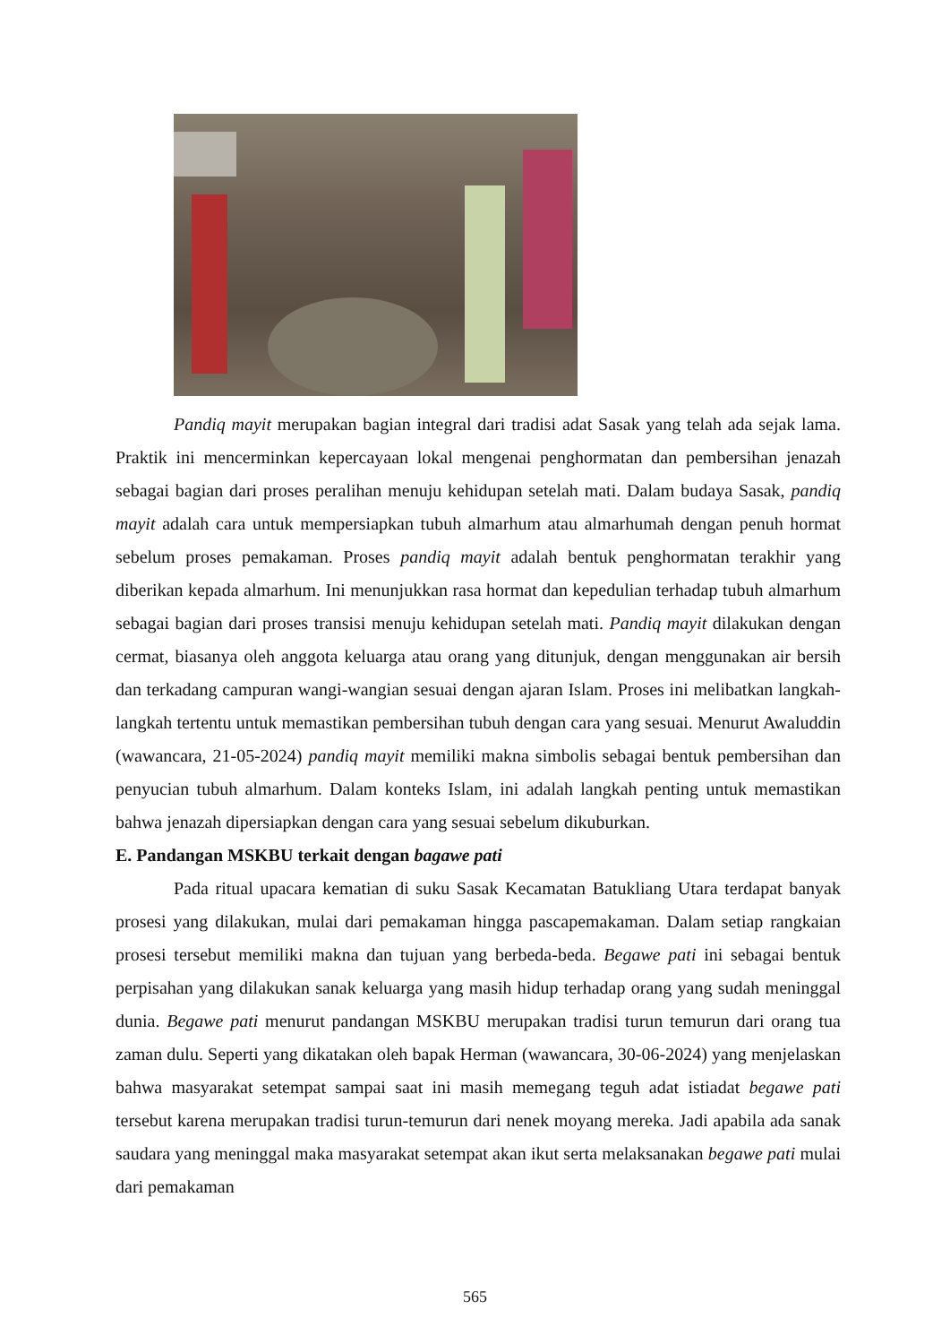Pandiq mayit merupakan bagian integral dari tradisi adat Sasak yang telah ada sejak lama. Praktik ini mencerminkan kepercayaan lokal mengenai penghormatan dan pembersihan jenazah sebagai bagian dari proses peralihan menuju kehidupan setelah mati. Dalam budaya Sasak, pandiq mayit adalah cara untuk mempersiapkan tubuh almarhum atau almarhumah dengan penuh hormat sebelum proses pemakaman. Proses pandiq mayit adalah bentuk penghormatan terakhir yang diberikan kepada almarhum. Ini menunjukkan rasa hormat dan kepedulian terhadap tubuh almarhum sebagai bagian dari proses transisi menuju kehidupan setelah mati. Pandiq mayit dilakukan dengan cermat, biasanya oleh anggota keluarga atau orang yang ditunjuk, dengan menggunakan air bersih dan terkadang campuran wangi-wangian sesuai dengan ajaran Islam. Proses ini melibatkan langkah-langkah tertentu untuk memastikan pembersihan tubuh dengan cara yang sesuai. Menurut Awaluddin (wawancara, 21-05-2024) pandiq mayit memiliki makna simbolis sebagai bentuk pembersihan dan penyucian tubuh almarhum. Dalam konteks Islam, ini adalah langkah penting untuk memastikan bahwa jenazah dipersiapkan dengan cara yang sesuai sebelum dikuburkan.
E. Pandangan MSKBU terkait dengan bagawe pati
Pada ritual upacara kematian di suku Sasak Kecamatan Batukliang Utara terdapat banyak prosesi yang dilakukan, mulai dari pemakaman hingga pascapemakaman. Dalam setiap rangkaian prosesi tersebut memiliki makna dan tujuan yang berbeda-beda. Begawe pati ini sebagai bentuk perpisahan yang dilakukan sanak keluarga yang masih hidup terhadap orang yang sudah meninggal dunia. Begawe pati menurut pandangan MSKBU merupakan tradisi turun temurun dari orang tua zaman dulu. Seperti yang dikatakan oleh bapak Herman (wawancara, 30-06-2024) yang menjelaskan bahwa masyarakat setempat sampai saat ini masih memegang teguh adat istiadat begawe pati tersebut karena merupakan tradisi turun-temurun dari nenek moyang mereka. Jadi apabila ada sanak saudara yang meninggal maka masyarakat setempat akan ikut serta melaksanakan begawe pati mulai dari pemakaman
565